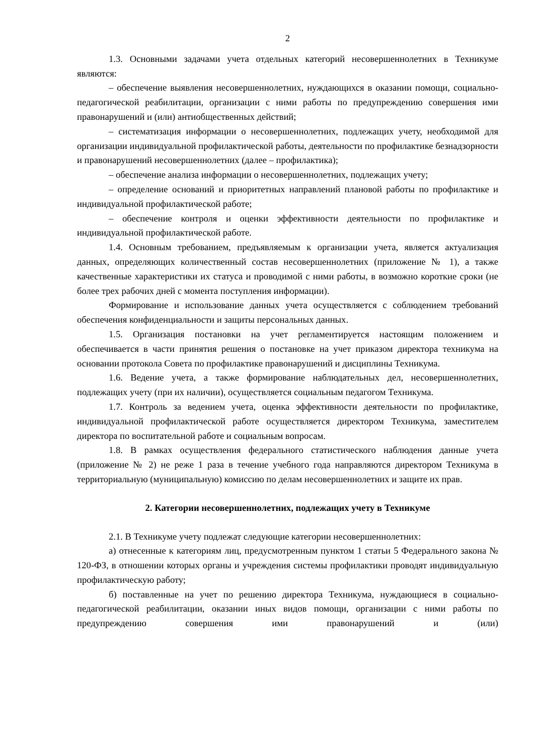2
1.3. Основными задачами учета отдельных категорий несовершеннолетних в Техникуме являются:
– обеспечение выявления несовершеннолетних, нуждающихся в оказании помощи, социально-педагогической реабилитации, организации с ними работы по предупреждению совершения ими правонарушений и (или) антиобщественных действий;
– систематизация информации о несовершеннолетних, подлежащих учету, необходимой для организации индивидуальной профилактической работы, деятельности по профилактике безнадзорности и правонарушений несовершеннолетних (далее – профилактика);
– обеспечение анализа информации о несовершеннолетних, подлежащих учету;
– определение оснований и приоритетных направлений плановой работы по профилактике и индивидуальной профилактической работе;
– обеспечение контроля и оценки эффективности деятельности по профилактике и индивидуальной профилактической работе.
1.4. Основным требованием, предъявляемым к организации учета, является актуализация данных, определяющих количественный состав несовершеннолетних (приложение № 1), а также качественные характеристики их статуса и проводимой с ними работы, в возможно короткие сроки (не более трех рабочих дней с момента поступления информации).
Формирование и использование данных учета осуществляется с соблюдением требований обеспечения конфиденциальности и защиты персональных данных.
1.5. Организация постановки на учет регламентируется настоящим положением и обеспечивается в части принятия решения о постановке на учет приказом директора техникума на основании протокола Совета по профилактике правонарушений и дисциплины Техникума.
1.6. Ведение учета, а также формирование наблюдательных дел, несовершеннолетних, подлежащих учету (при их наличии), осуществляется социальным педагогом Техникума.
1.7. Контроль за ведением учета, оценка эффективности деятельности по профилактике, индивидуальной профилактической работе осуществляется директором Техникума, заместителем директора по воспитательной работе и социальным вопросам.
1.8. В рамках осуществления федерального статистического наблюдения данные учета (приложение № 2) не реже 1 раза в течение учебного года направляются директором Техникума в территориальную (муниципальную) комиссию по делам несовершеннолетних и защите их прав.
2. Категории несовершеннолетних, подлежащих учету в Техникуме
2.1. В Техникуме учету подлежат следующие категории несовершеннолетних:
а) отнесенные к категориям лиц, предусмотренным пунктом 1 статьи 5 Федерального закона № 120-ФЗ, в отношении которых органы и учреждения системы профилактики проводят индивидуальную профилактическую работу;
б) поставленные на учет по решению директора Техникума, нуждающиеся в социально-педагогической реабилитации, оказании иных видов помощи, организации с ними работы по предупреждению совершения ими правонарушений и (или)